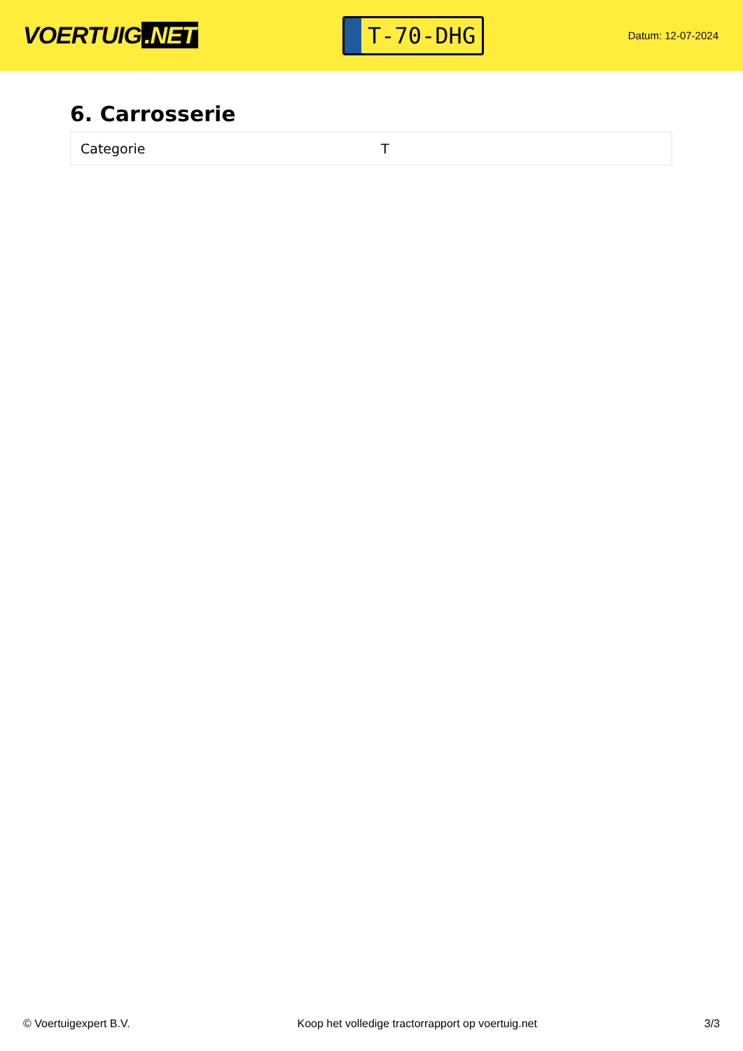VOERTUIG.NET
T-70-DHG
Datum: 12-07-2024
6. Carrosserie
| Categorie | T |
© Voertuigexpert B.V. Koop het volledige tractorrapport op voertuig.net 3/3